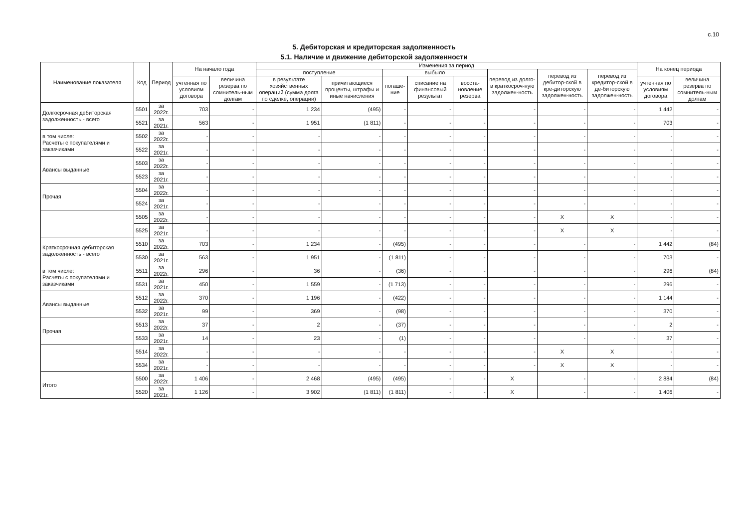с.10
5. Дебиторская и кредиторская задолженность
5.1. Наличие и движение дебиторской задолженности
| Наименование показателя | Код | Период | На начало года | | Изменения за период | | | | | | | | На конец периода | |
| --- | --- | --- | --- | --- | --- | --- | --- | --- | --- | --- | --- | --- | --- | --- |
| | | | | | поступление | | выбыло | | | перевод из долго- в краткосроч-ную задолжен-ность | перевод из дебитор-ской в кре-диторскую задолжен-ность | перевод из кредитор-ской в де-биторскую задолжен-ность | | |
| | | | учтенная по условиям договора | величина резерва по сомнитель-ным долгам | в результате хозяйственных операций (сумма долга по сделке, операции) | причитающиеся проценты, штрафы и иные начисления | погаше-ние | списание на финансовый результат | восста-новление резерва | | | | учтенная по условиям договора | величина резерва по сомнитель-ным долгам |
| Долгосрочная дебиторская задолженность - всего | 5501 | за 2022г. | 703 | - | 1 234 | (495) | - | - | - | - | - | - | 1 442 | - |
| | 5521 | за 2021г. | 563 | - | 1 951 | (1 811) | - | - | - | - | - | - | 703 | - |
| в том числе: Расчеты с покупателями и заказчиками | 5502 | за 2022г. | - | - | - | - | - | - | - | - | - | - | - | - |
| | 5522 | за 2021г. | - | - | - | - | - | - | - | - | - | - | - | - |
| Авансы выданные | 5503 | за 2022г. | - | - | - | - | - | - | - | - | - | - | - | - |
| | 5523 | за 2021г. | - | - | - | - | - | - | - | - | - | - | - | - |
| Прочая | 5504 | за 2022г. | - | - | - | - | - | - | - | - | - | - | - | - |
| | 5524 | за 2021г. | - | - | - | - | - | - | - | - | - | - | - | - |
| | 5505 | за 2022г. | - | - | - | - | - | - | - | - | X | X | - | - |
| | 5525 | за 2021г. | - | - | - | - | - | - | - | - | X | X | - | - |
| Краткосрочная дебиторская задолженность - всего | 5510 | за 2022г. | 703 | - | 1 234 | - | (495) | - | - | - | - | - | 1 442 | (84) |
| | 5530 | за 2021г. | 563 | - | 1 951 | - | (1 811) | - | - | - | - | - | 703 | - |
| в том числе: Расчеты с покупателями и заказчиками | 5511 | за 2022г. | 296 | - | 36 | - | (36) | - | - | - | - | - | 296 | (84) |
| | 5531 | за 2021г. | 450 | - | 1 559 | - | (1 713) | - | - | - | - | - | 296 | - |
| Авансы выданные | 5512 | за 2022г. | 370 | - | 1 196 | - | (422) | - | - | - | - | - | 1 144 | - |
| | 5532 | за 2021г. | 99 | - | 369 | - | (98) | - | - | - | - | - | 370 | - |
| Прочая | 5513 | за 2022г. | 37 | - | 2 | - | (37) | - | - | - | - | - | 2 | - |
| | 5533 | за 2021г. | 14 | - | 23 | - | (1) | - | - | - | - | - | 37 | - |
| | 5514 | за 2022г. | - | - | - | - | - | - | - | - | X | X | - | - |
| | 5534 | за 2021г. | - | - | - | - | - | - | - | - | X | X | - | - |
| Итого | 5500 | за 2022г. | 1 406 | - | 2 468 | (495) | (495) | - | - | X | - | - | 2 884 | (84) |
| | 5520 | за 2021г. | 1 126 | - | 3 902 | (1 811) | (1 811) | - | - | X | - | - | 1 406 | - |